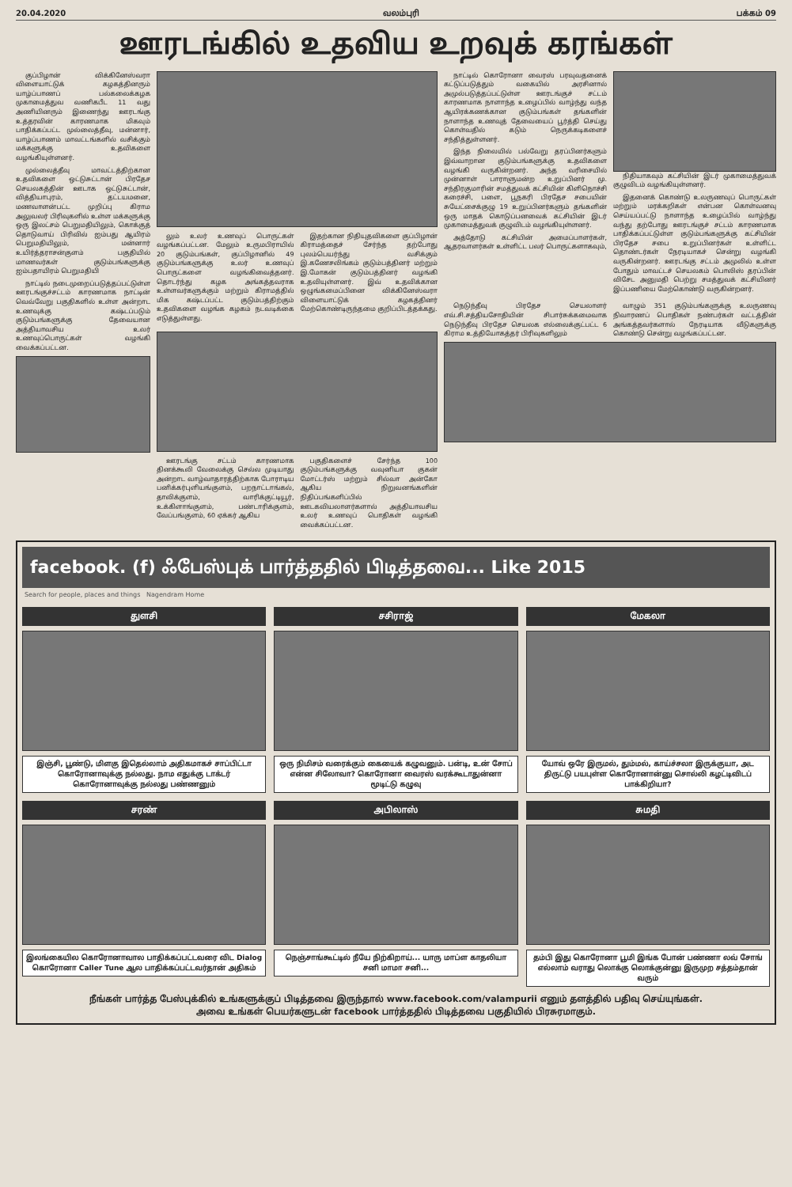20.04.2020 வலம்புரி பக்கம் 09
ஊரடங்கில் உதவிய உறவுக் கரங்கள்
குப்பிழான் விக்கினேஸ்வரா விளையாட்டுக் கழகத்தினரும் யாழ்ப்பாணப் பல்கலைக்கழக முகாமைத்துவ வணிகபீட 11 வது அணியினரும் இணைந்து ஊரடங்கு உத்தரவின் காரணமாக மிகவும் பாதிக்கப்பட்ட முல்லைத்தீவு, மன்னார், யாழ்ப்பாணம் மாவட்டங்களில் வசிக்கும் மக்களுக்கு உதவிகளை வழங்கியுள்ளனர்.
முல்லைத்தீவு மாவட்டத்திற்கான உதவிகளை ஒட்டுசுட்டான் பிரதேச செயலகத்தின் ஊடாக ஒட்டுசுட்டான், வித்தியாபுரம், தட்டயமனை, மணவாளன்பட்ட முறிப்பு கிராம அலுவலர் பிரிவுகளில் உள்ள மக்களுக்கு ஒரு இலட்சம் பெறுமதியிலும், கொக்குத் தொடுவாய் பிரிவில் ஐம்பது ஆயிரம் பெறுமதியிலும், மன்னார் உயிர்த்தராசன்குளம் பகுதியில் மாணவர்கள் குடும்பங்களுக்கு ஐம்பதாயிரம் பெறுமதியி
நாட்டில் நடைமுறைப்படுத்தப்பட்டுள்ள ஊரடங்குச்சட்டம் காரணமாக நாட்டின் வெவ்வேறு பகுதிகளில் உள்ள அன்றாட உணவுக்கு கஷ்டப்படும் குடும்பங்களுக்கு தேவையான அத்தியாவசிய உலர் உணவுப்பொருட்கள் வழங்கி வைக்கப்பட்டன.
லும் உலர் உணவுப் பொருட்கள் வழங்கப்பட்டன. மேலும் உருமபிராயில் 20 குடும்பங்கள், குப்பிழானில் 49 குடும்பங்களுக்கு உலர் உணவுப் பொருட்களை வழங்கிவைத்தனர். தொடர்ந்து கழக அங்கத்தவராக உள்ளவர்களுக்கும் மற்றும் கிராமத்தில் மிக கஷ்டப்பட்ட குடும்பத்திற்கும் உதவிகளை வழங்க கழகம் நடவடிக்கை எடுத்துள்ளது.
இதற்கான நிதியுதவிகளை குப்பிழான் கிராமத்தைச் சேர்ந்த தற்போது புலம்பெயர்ந்து வசிக்கும் இ.கணேசலிங்கம் குடும்பத்தினர் மற்றும் இ.மோகன் குடும்பத்தினர் வழங்கி உதவியுள்ளனர். இவ் உதவிக்கான ஒழுங்கமைப்பினை விக்கினேஸ்வரா விளையாட்டுக் கழகத்தினர் மேற்கொண்டிருந்தமை குறிப்பிடத்தக்கது.
ஊரடங்கு சட்டம் காரணமாக தினக்கூலி வேலைக்கு செல்ல முடியாது அன்றாட வாழ்வாதாரத்திற்காக போராடிய பனிக்கர்புளியங்குளம், பறநாட்டாங்கல், தாலிக்குளம், வாரிக்குட்டியூர், உக்கிளாங்குளம், பண்டாரிக்குளம், வேப்பங்குளம், 60 ஏக்கர் ஆகிய
பகுதிகளைச் சேர்ந்த 100 குடும்பங்களுக்கு வவுனியா குகன் மோட்டர்ஸ் மற்றும் சில்வா அன்கோ ஆகிய நிறுவனங்களின் நிதிப்பங்களிப்பில் ஊடகவியலாளர்களால் அத்தியாவசிய உலர் உணவுப் பொதிகள் வழங்கி வைக்கப்பட்டன.
நாட்டில் கொரோனா வைரஸ் பரவுவதனைக் கட்டுப்படுத்தும் வகையில் அரசினால் அமுல்படுத்தப்பட்டுள்ள ஊரடங்குச் சட்டம் காரணமாக நாளாந்த உழைப்பில் வாழ்ந்து வந்த ஆயிரக்கணக்கான குடும்பங்கள் தங்களின் நாளாந்த உணவுத் தேவையைப் பூர்த்தி செய்து கொள்வதில் கடும் நெருக்கடிகளைச் சந்தித்துள்ளனர்.
இந்த நிலையில் பல்வேறு தரப்பினர்களும் இவ்வாறான குடும்பங்களுக்கு உதவிகளை வழங்கி வருகின்றனர். அந்த வரிசையில் முன்னாள் பாராளுமன்ற உறுப்பினர் மு. சந்திரகுமாரின் சமத்துவக் கட்சியின் கிளிநொச்சி கரைச்சி, பளை, பூநகரி பிரதேச சபையின் சுயேட்சைக்குழு 19 உறுப்பினர்களும் தங்களின் ஒரு மாதக் கொடுப்பனவைக் கட்சியின் இடர் முகாமைத்துவக் குழுவிடம் வழங்கியுள்ளனர்.
அத்தோடு கட்சியின் அமைப்பாளர்கள், ஆதரவாளர்கள் உள்ளிட்ட பலர் பொருட்களாகவும்,
நிதியாகவும் கட்சியின் இடர் முகாமைத்துவக் குழுவிடம் வழங்கியுள்ளனர்.
இதனைக் கொண்டு உலருணவுப் பொருட்கள் மற்றும் மரக்கறிகள் என்பன கொள்வனவு செய்யப்பட்டு நாளாந்த உழைப்பில் வாழ்ந்து வந்து தற்போது ஊரடங்குச் சட்டம் காரணமாக பாதிக்கப்பட்டுள்ள குடும்பங்களுக்கு கட்சியின் பிரதேச சபை உறுப்பினர்கள் உள்ளிட்ட தொண்டர்கள் நேரடியாகச் சென்று வழங்கி வருகின்றனர். ஊரடங்கு சட்டம் அமுலில் உள்ள போதும் மாவட்டச் செயலகம் பொலிஸ் தரப்பின் விசேட அனுமதி பெற்று சமத்துவக் கட்சியினர் இப்பணியை மேற்கொண்டு வருகின்றனர்.
நெடுந்தீவு பிரதேச செயலாளர் எவ்.சி.சத்தியசோதியின் சிபார்சுக்கமைவாக நெடுந்தீவு பிரதேச செயலக எல்லைக்குட்பட்ட 6 கிராம உத்தியோகத்தர் பிரிவுகளிலும்
வாழும் 351 குடும்பங்களுக்கு உலருணவு நிவாரணப் பொதிகள் நண்பர்கள் வட்டத்தின் அங்கத்தவர்களால் நேரடியாக வீடுகளுக்கு கொண்டு சென்று வழங்கப்பட்டன.
facebook. (f) ஃபேஸ்புக் பார்த்ததில் பிடித்தவை... Like 2015
Search for people, places and things Nagendram Home
துளசி
இஞ்சி, பூண்டு, மிளகு இதெல்லாம் அதிகமாகச் சாப்பிட்டா கொரோனாவுக்கு நல்லது. நாம எதுக்கு டாக்டர் கொரோனாவுக்கு நல்லது பண்ணனும்
சசிராஜ்
ஒரு நிமிசம் வரைக்கும் கையைக் கழுவனும். பன்டி, உன் சோப் என்ன சிலோவா? கொரோனா வைரஸ் வரக்கூடாதுன்னா மூடிட்டு கழுவு
மேகலா
யோவ் ஒரே இருமல், தும்மல், காய்ச்சலா இருக்குயா, அட திருட்டு பயபுள்ள கொரோனான்னு சொல்லி கழட்டிவிடப் பாக்கிறியா?
சரண்
இலங்கையில கொரோனாவால பாதிக்கப்பட்டவரை விட Dialog கொரோனா Caller Tune ஆல பாதிக்கப்பட்டவர்தான் அதிகம்
அபிலாஸ்
நெஞ்சாங்கூட்டில் நீயே நிற்கிறாய்... யாரு மாப்ள காதலியா சனி மாமா சனி...
சுமதி
தம்பி இது கொரோனா பூமி இங்க போன் பண்ணா லவ் சோங் எல்லாம் வராது லொக்கு லொக்குன்னு இருமுற சத்தம்தான் வரும்
நீங்கள் பார்த்த பேஸ்புக்கில் உங்களுக்குப் பிடித்தவை இருந்தால் www.facebook.com/valampurii எனும் தளத்தில் பதிவு செய்யுங்கள்.
அவை உங்கள் பெயர்களுடன் facebook பார்த்ததில் பிடித்தவை பகுதியில் பிரசுரமாகும்.